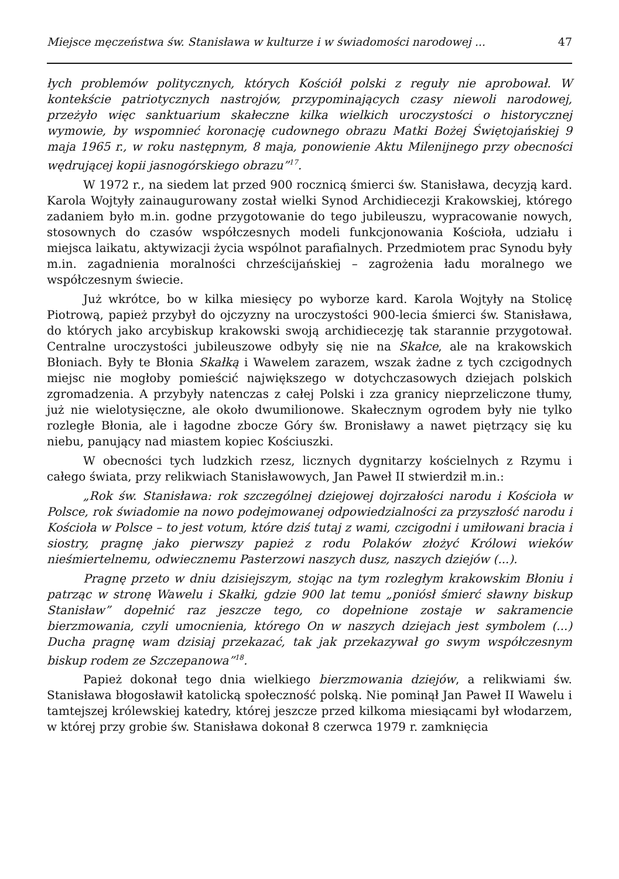Miejsce męczeństwa św. Stanisława w kulturze i w świadomości narodowej ... 47
łych problemów politycznych, których Kościół polski z reguły nie aprobował. W kontekście patriotycznych nastrojów, przypominających czasy niewoli narodowej, przeżyło więc sanktuarium skałeczne kilka wielkich uroczystości o historycznej wymowie, by wspomnieć koronację cudownego obrazu Matki Bożej Świętojańskiej 9 maja 1965 r., w roku następnym, 8 maja, ponowienie Aktu Milenijnego przy obecności wędrującej kopii jasnogórskiego obrazu”<sup>17</sup>.
W 1972 r., na siedem lat przed 900 rocznicą śmierci św. Stanisława, decyzją kard. Karola Wojtyły zainaugurowany został wielki Synod Archidiecezji Krakowskiej, którego zadaniem było m.in. godne przygotowanie do tego jubileuszu, wypracowanie nowych, stosownych do czasów współczesnych modeli funkcjonowania Kościoła, udziału i miejsca laikatu, aktywizacji życia wspólnot parafialnych. Przedmiotem prac Synodu były m.in. zagadnienia moralności chrześcijańskiej – zagrożenia ładu moralnego we współczesnym świecie.
Już wkrótce, bo w kilka miesięcy po wyborze kard. Karola Wojtyły na Stolicę Piotrową, papież przybył do ojczyzny na uroczystości 900-lecia śmierci św. Stanisława, do których jako arcybiskup krakowski swoją archidiecezję tak starannie przygotował. Centralne uroczystości jubileuszowe odbyły się nie na Skałce, ale na krakowskich Błoniach. Były te Błonia Skałką i Wawelem zarazem, wszak żadne z tych czcigodnych miejsc nie mogłoby pomieścić największego w dotychczasowych dziejach polskich zgromadzenia. A przybyły natenczas z całej Polski i zza granicy nieprzeliczone tłumy, już nie wielotysięczne, ale około dwumilionowe. Skałecznym ogrodem były nie tylko rozległe Błonia, ale i łagodne zbocze Góry św. Bronisławy a nawet piętrzący się ku niebu, panujący nad miastem kopiec Kościuszki.
W obecności tych ludzkich rzesz, licznych dygnitarzy kościelnych z Rzymu i całego świata, przy relikwiach Stanisławowych, Jan Paweł II stwierdził m.in.:
„Rok św. Stanisława: rok szczególnej dziejowej dojrzałości narodu i Kościoła w Polsce, rok świadomie na nowo podejmowanej odpowiedzialności za przyszłość narodu i Kościoła w Polsce – to jest votum, które dziś tutaj z wami, czcigodni i umiłowani bracia i siostry, pragnę jako pierwszy papież z rodu Polaków złożyć Królowi wieków nieśmiertelnemu, odwiecznemu Pasterzowi naszych dusz, naszych dziejów (...).
Pragnę przeto w dniu dzisiejszym, stojąc na tym rozległym krakowskim Błoniu i patrząc w stronę Wawelu i Skałki, gdzie 900 lat temu „poniósł śmierć sławny biskup Stanisław” dopełnić raz jeszcze tego, co dopełnione zostaje w sakramencie bierzmowania, czyli umocnienia, którego On w naszych dziejach jest symbolem (...) Ducha pragnę wam dzisiaj przekazać, tak jak przekazywał go swym współczesnym biskup rodem ze Szczepanowa”<sup>18</sup>.
Papież dokonał tego dnia wielkiego bierzmowania dziejów, a relikwiami św. Stanisława błogosławił katolicką społeczność polską. Nie pominął Jan Paweł II Wawelu i tamtejszej królewskiej katedry, której jeszcze przed kilkoma miesiącami był włodarzem, w której przy grobie św. Stanisława dokonał 8 czerwca 1979 r. zamknięcia